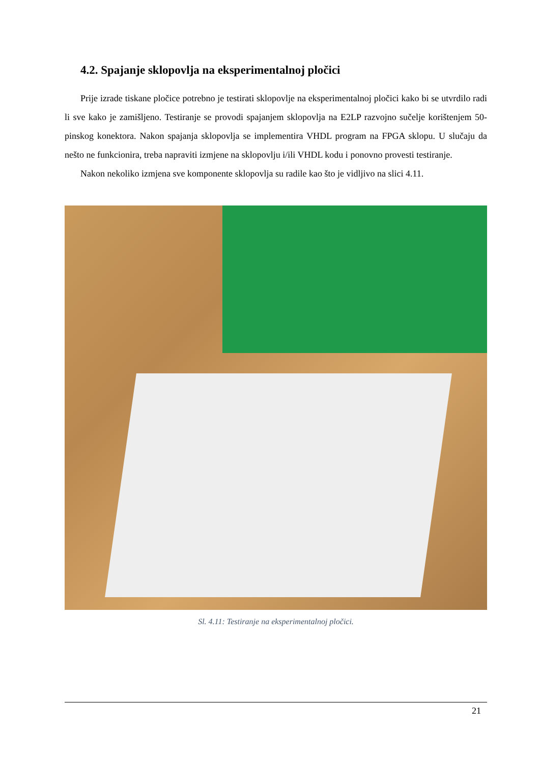4.2. Spajanje sklopovlja na eksperimentalnoj pločici
Prije izrade tiskane pločice potrebno je testirati sklopovlje na eksperimentalnoj pločici kako bi se utvrdilo radi li sve kako je zamišljeno. Testiranje se provodi spajanjem sklopovlja na E2LP razvojno sučelje korištenjem 50-pinskog konektora. Nakon spajanja sklopovlja se implementira VHDL program na FPGA sklopu. U slučaju da nešto ne funkcionira, treba napraviti izmjene na sklopovlju i/ili VHDL kodu i ponovno provesti testiranje.
Nakon nekoliko izmjena sve komponente sklopovlja su radile kao što je vidljivo na slici 4.11.
Sl. 4.11: Testiranje na eksperimentalnoj pločici.
21